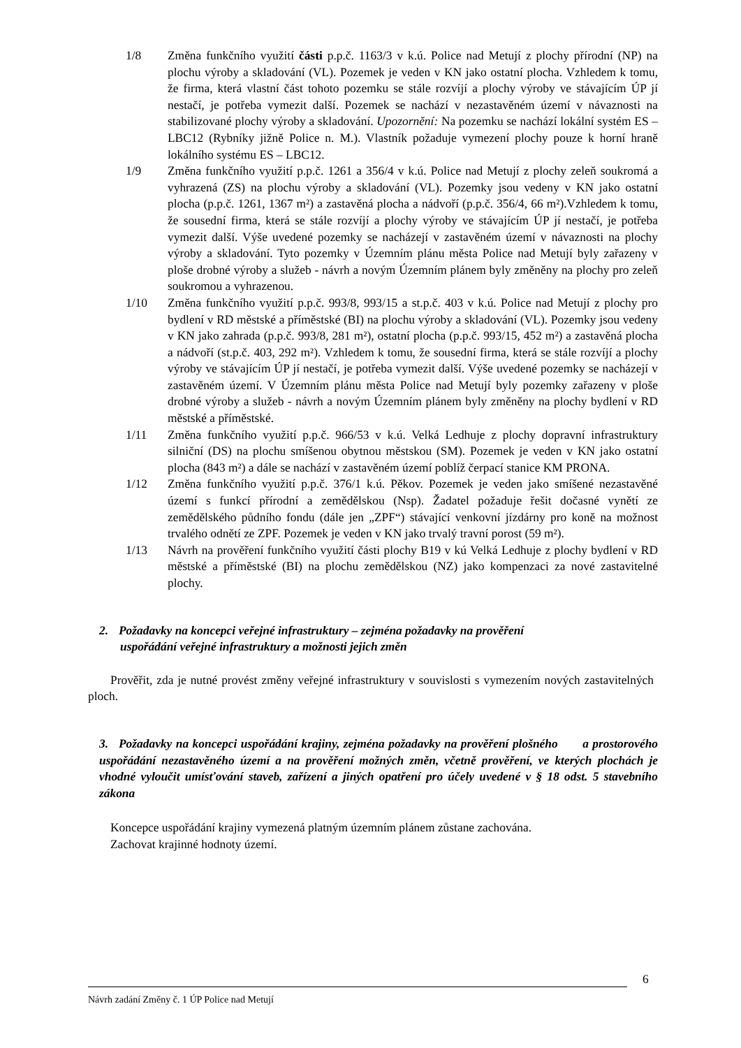1/8 Změna funkčního využití části p.p.č. 1163/3 v k.ú. Police nad Metují z plochy přírodní (NP) na plochu výroby a skladování (VL). Pozemek je veden v KN jako ostatní plocha. Vzhledem k tomu, že firma, která vlastní část tohoto pozemku se stále rozvíjí a plochy výroby ve stávajícím ÚP jí nestačí, je potřeba vymezit další. Pozemek se nachází v nezastavěném území v návaznosti na stabilizované plochy výroby a skladování. Upozornění: Na pozemku se nachází lokální systém ES – LBC12 (Rybníky jižně Police n. M.). Vlastník požaduje vymezení plochy pouze k horní hraně lokálního systému ES – LBC12.
1/9 Změna funkčního využití p.p.č. 1261 a 356/4 v k.ú. Police nad Metují z plochy zeleň soukromá a vyhrazená (ZS) na plochu výroby a skladování (VL). Pozemky jsou vedeny v KN jako ostatní plocha (p.p.č. 1261, 1367 m²) a zastavěná plocha a nádvoří (p.p.č. 356/4, 66 m²).Vzhledem k tomu, že sousední firma, která se stále rozvíjí a plochy výroby ve stávajícím ÚP jí nestačí, je potřeba vymezit další. Výše uvedené pozemky se nacházejí v zastavěném území v návaznosti na plochy výroby a skladování. Tyto pozemky v Územním plánu města Police nad Metují byly zařazeny v ploše drobné výroby a služeb - návrh a novým Územním plánem byly změněny na plochy pro zeleň soukromou a vyhrazenou.
1/10 Změna funkčního využití p.p.č. 993/8, 993/15 a st.p.č. 403 v k.ú. Police nad Metují z plochy pro bydlení v RD městské a příměstské (BI) na plochu výroby a skladování (VL). Pozemky jsou vedeny v KN jako zahrada (p.p.č. 993/8, 281 m²), ostatní plocha (p.p.č. 993/15, 452 m²) a zastavěná plocha a nádvoří (st.p.č. 403, 292 m²). Vzhledem k tomu, že sousední firma, která se stále rozvíjí a plochy výroby ve stávajícím ÚP jí nestačí, je potřeba vymezit další. Výše uvedené pozemky se nacházejí v zastavěném území. V Územním plánu města Police nad Metují byly pozemky zařazeny v ploše drobné výroby a služeb - návrh a novým Územním plánem byly změněny na plochy bydlení v RD městské a příměstské.
1/11 Změna funkčního využití p.p.č. 966/53 v k.ú. Velká Ledhuje z plochy dopravní infrastruktury silniční (DS) na plochu smíšenou obytnou městskou (SM). Pozemek je veden v KN jako ostatní plocha (843 m²) a dále se nachází v zastavěném území poblíž čerpací stanice KM PRONA.
1/12 Změna funkčního využití p.p.č. 376/1 k.ú. Pěkov. Pozemek je veden jako smíšené nezastavěné území s funkcí přírodní a zemědělskou (Nsp). Žadatel požaduje řešit dočasné vynětí ze zemědělského půdního fondu (dále jen „ZPF“) stávající venkovní jízdárny pro koně na možnost trvalého odnětí ze ZPF. Pozemek je veden v KN jako trvalý travní porost (59 m²).
1/13 Návrh na prověření funkčního využití části plochy B19 v kú Velká Ledhuje z plochy bydlení v RD městské a příměstské (BI) na plochu zemědělskou (NZ) jako kompenzaci za nové zastavitelné plochy.
2. Požadavky na koncepci veřejné infrastruktury – zejména požadavky na prověření
uspořádání veřejné infrastruktury a možnosti jejich změn
Prověřit, zda je nutné provést změny veřejné infrastruktury v souvislosti s vymezením nových zastavitelných ploch.
3. Požadavky na koncepci uspořádání krajiny, zejména požadavky na prověření plošného a prostorového uspořádání nezastavěného území a na prověření možných změn, včetně prověření, ve kterých plochách je vhodné vyloučit umísťování staveb, zařízení a jiných opatření pro účely uvedené v § 18 odst. 5 stavebního zákona
Koncepce uspořádání krajiny vymezená platným územním plánem zůstane zachována.
Zachovat krajinné hodnoty území.
6
Návrh zadání Změny č. 1 ÚP Police nad Metují